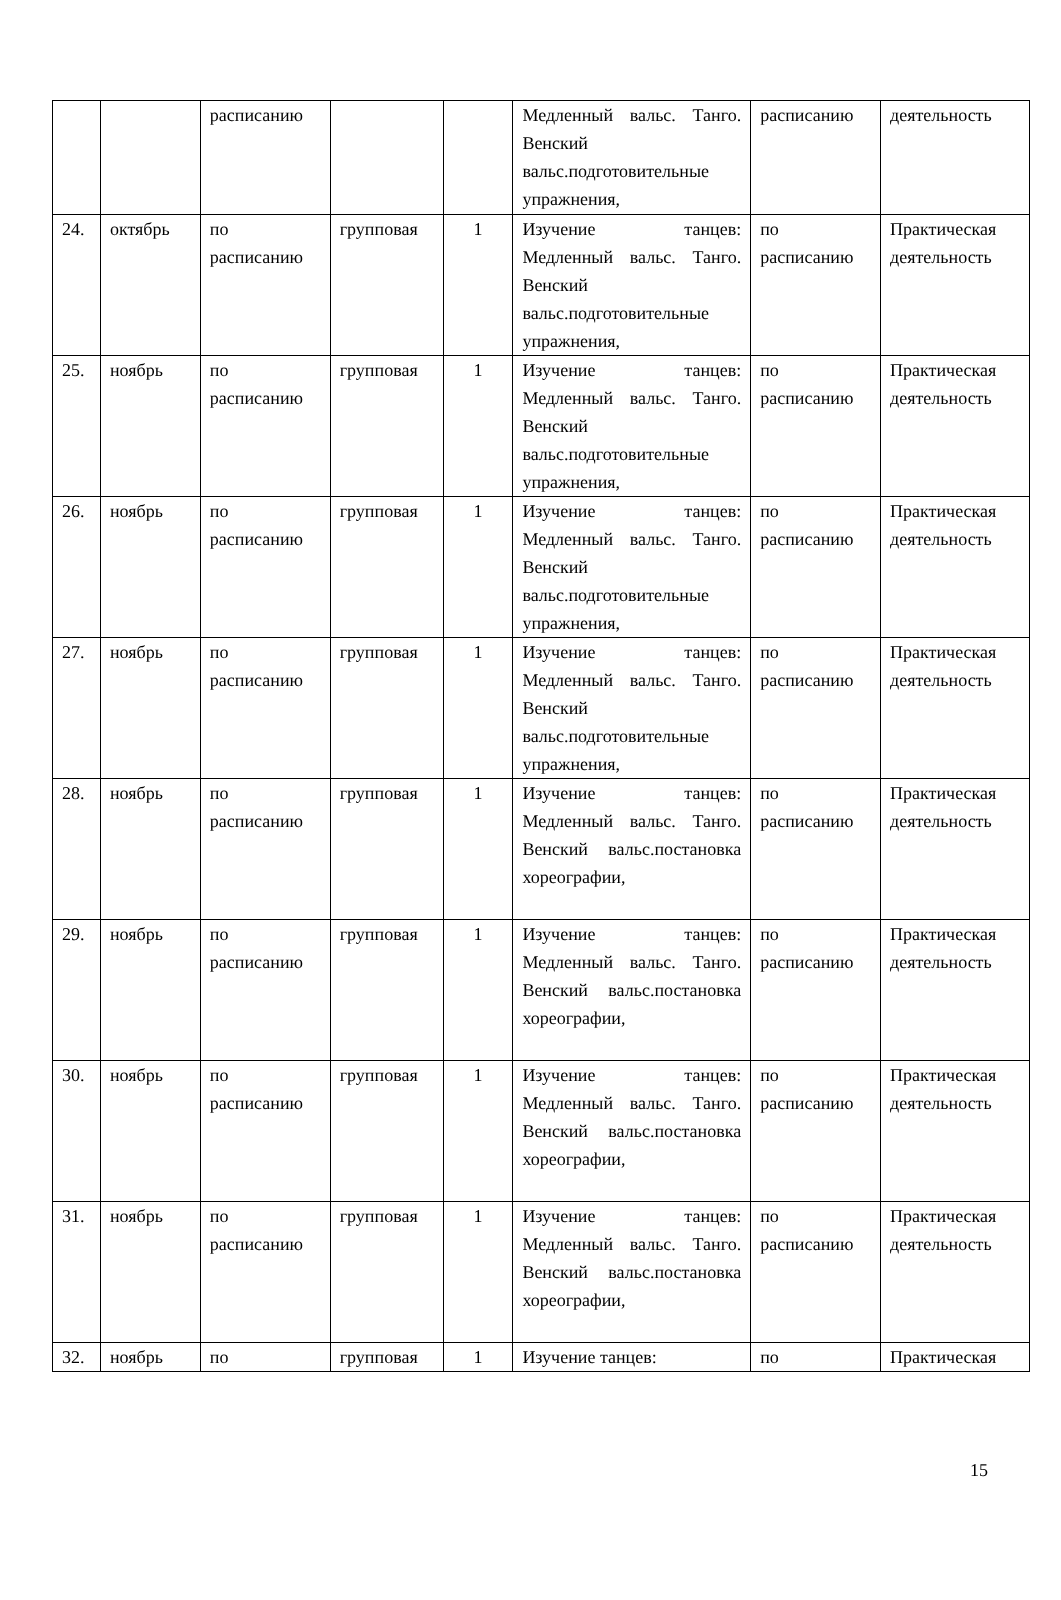| | | расписанию | | | Медленный вальс. Танго. Венский вальс.подготовительные упражнения, | расписанию | деятельность |
| 24. | октябрь | по расписанию | групповая | 1 | Изучение танцев: Медленный вальс. Танго. Венский вальс.подготовительные упражнения, | по расписанию | Практическая деятельность |
| 25. | ноябрь | по расписанию | групповая | 1 | Изучение танцев: Медленный вальс. Танго. Венский вальс.подготовительные упражнения, | по расписанию | Практическая деятельность |
| 26. | ноябрь | по расписанию | групповая | 1 | Изучение танцев: Медленный вальс. Танго. Венский вальс.подготовительные упражнения, | по расписанию | Практическая деятельность |
| 27. | ноябрь | по расписанию | групповая | 1 | Изучение танцев: Медленный вальс. Танго. Венский вальс.подготовительные упражнения, | по расписанию | Практическая деятельность |
| 28. | ноябрь | по расписанию | групповая | 1 | Изучение танцев: Медленный вальс. Танго. Венский вальс.постановка хореографии, | по расписанию | Практическая деятельность |
| 29. | ноябрь | по расписанию | групповая | 1 | Изучение танцев: Медленный вальс. Танго. Венский вальс.постановка хореографии, | по расписанию | Практическая деятельность |
| 30. | ноябрь | по расписанию | групповая | 1 | Изучение танцев: Медленный вальс. Танго. Венский вальс.постановка хореографии, | по расписанию | Практическая деятельность |
| 31. | ноябрь | по расписанию | групповая | 1 | Изучение танцев: Медленный вальс. Танго. Венский вальс.постановка хореографии, | по расписанию | Практическая деятельность |
| 32. | ноябрь | по | групповая | 1 | Изучение танцев: | по | Практическая |
15